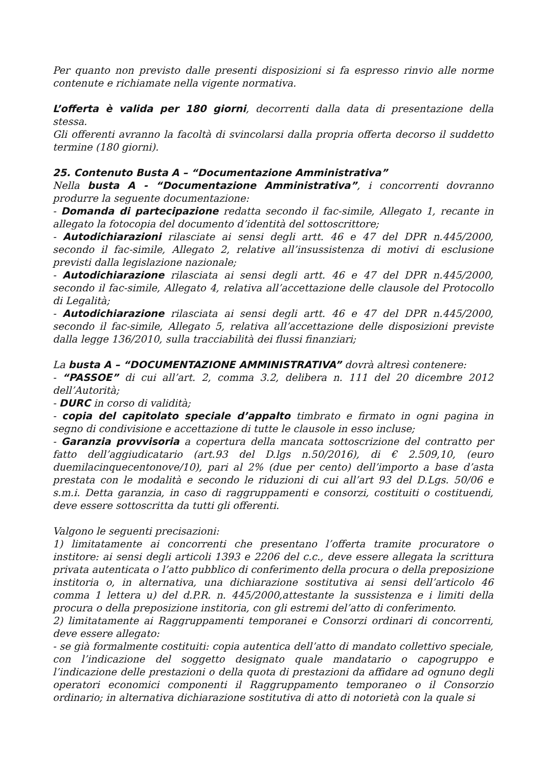Per quanto non previsto dalle presenti disposizioni si fa espresso rinvio alle norme contenute e richiamate nella vigente normativa.
L’offerta è valida per 180 giorni, decorrenti dalla data di presentazione della stessa.
Gli offerenti avranno la facoltà di svincolarsi dalla propria offerta decorso il suddetto termine (180 giorni).
25. Contenuto Busta A – “Documentazione Amministrativa”
Nella busta A - “Documentazione Amministrativa”, i concorrenti dovranno produrre la seguente documentazione:
- Domanda di partecipazione redatta secondo il fac-simile, Allegato 1, recante in allegato la fotocopia del documento d’identità del sottoscrittore;
- Autodichiarazioni rilasciate ai sensi degli artt. 46 e 47 del DPR n.445/2000, secondo il fac-simile, Allegato 2, relative all’insussistenza di motivi di esclusione previsti dalla legislazione nazionale;
- Autodichiarazione rilasciata ai sensi degli artt. 46 e 47 del DPR n.445/2000, secondo il fac-simile, Allegato 4, relativa all’accettazione delle clausole del Protocollo di Legalità;
- Autodichiarazione rilasciata ai sensi degli artt. 46 e 47 del DPR n.445/2000, secondo il fac-simile, Allegato 5, relativa all’accettazione delle disposizioni previste dalla legge 136/2010, sulla tracciabilità dei flussi finanziari;
La busta A – “DOCUMENTAZIONE AMMINISTRATIVA” dovrà altresì contenere:
- “PASSOE” di cui all’art. 2, comma 3.2, delibera n. 111 del 20 dicembre 2012 dell’Autorità;
- DURC in corso di validità;
- copia del capitolato speciale d’appalto timbrato e firmato in ogni pagina in segno di condivisione e accettazione di tutte le clausole in esso incluse;
- Garanzia provvisoria a copertura della mancata sottoscrizione del contratto per fatto dell’aggiudicatario (art.93 del D.lgs n.50/2016), di € 2.509,10, (euro duemilacinquecentonove/10), pari al 2% (due per cento) dell’importo a base d’asta prestata con le modalità e secondo le riduzioni di cui all’art 93 del D.Lgs. 50/06 e s.m.i. Detta garanzia, in caso di raggruppamenti e consorzi, costituiti o costituendi, deve essere sottoscritta da tutti gli offerenti.
Valgono le seguenti precisazioni:
1) limitatamente ai concorrenti che presentano l’offerta tramite procuratore o institore: ai sensi degli articoli 1393 e 2206 del c.c., deve essere allegata la scrittura privata autenticata o l’atto pubblico di conferimento della procura o della preposizione institoria o, in alternativa, una dichiarazione sostitutiva ai sensi dell’articolo 46 comma 1 lettera u) del d.P.R. n. 445/2000,attestante la sussistenza e i limiti della procura o della preposizione institoria, con gli estremi del’atto di conferimento.
2) limitatamente ai Raggruppamenti temporanei e Consorzi ordinari di concorrenti, deve essere allegato:
- se già formalmente costituiti: copia autentica dell’atto di mandato collettivo speciale, con l’indicazione del soggetto designato quale mandatario o capogruppo e l’indicazione delle prestazioni o della quota di prestazioni da affidare ad ognuno degli operatori economici componenti il Raggruppamento temporaneo o il Consorzio ordinario; in alternativa dichiarazione sostitutiva di atto di notorietà con la quale si